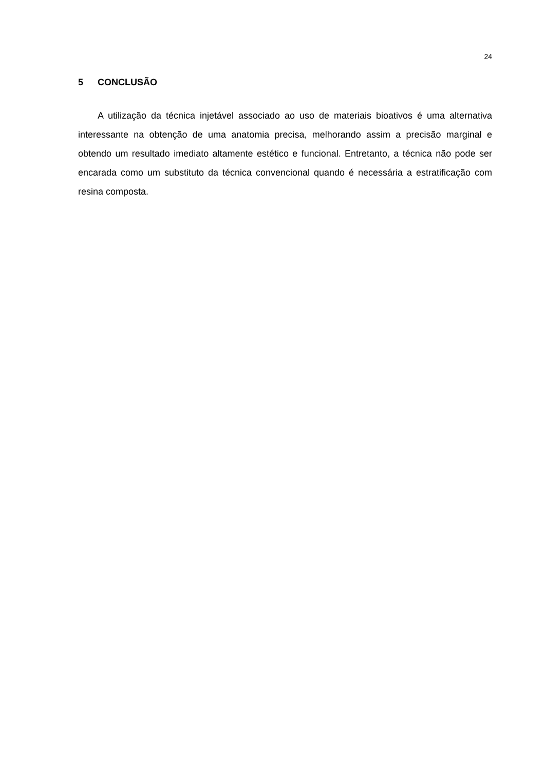24
5 CONCLUSÃO
A utilização da técnica injetável associado ao uso de materiais bioativos é uma alternativa interessante na obtenção de uma anatomia precisa, melhorando assim a precisão marginal e obtendo um resultado imediato altamente estético e funcional. Entretanto, a técnica não pode ser encarada como um substituto da técnica convencional quando é necessária a estratificação com resina composta.